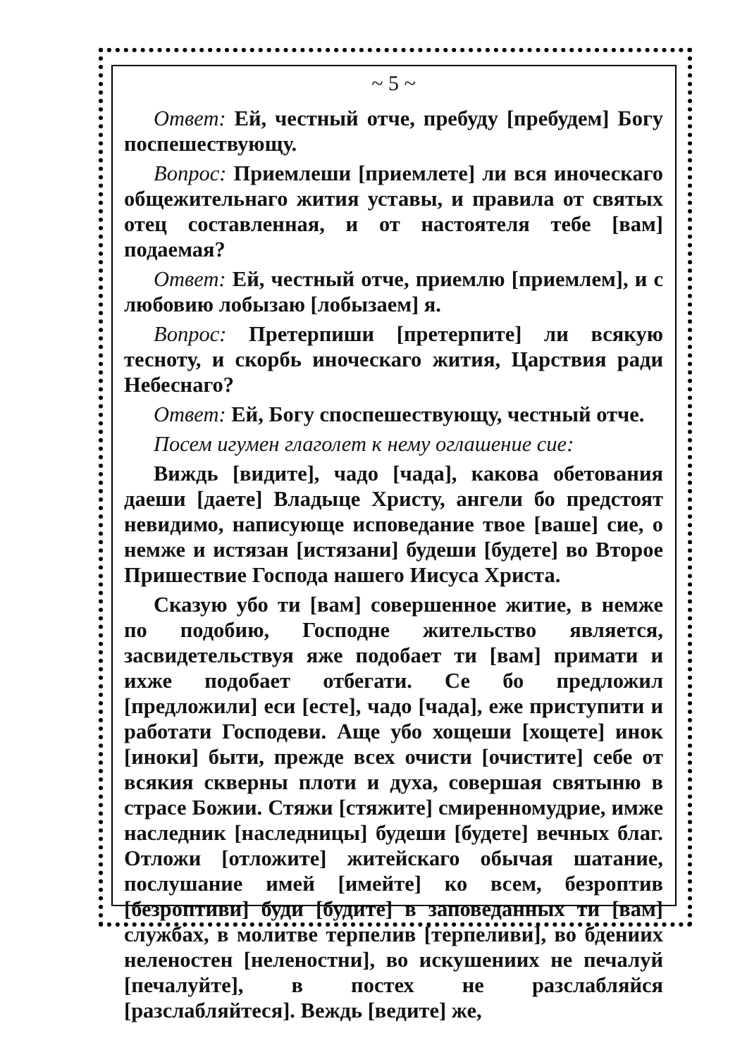~ 5 ~
Ответ: Ей, честный отче, пребуду [пребудем] Богу поспешествующу.
Вопрос: Приемлеши [приемлете] ли вся иноческаго общежительнаго жития уставы, и правила от святых отец составленная, и от настоятеля тебе [вам] подаемая?
Ответ: Ей, честный отче, приемлю [приемлем], и с любовию лобызаю [лобызаем] я.
Вопрос: Претерпиши [претерпите] ли всякую тесноту, и скорбь иноческаго жития, Царствия ради Небеснаго?
Ответ: Ей, Богу споспешествующу, честный отче.
Посем игумен глаголет к нему оглашение сие:
Виждь [видите], чадо [чада], какова обетования даеши [даете] Владыце Христу, ангели бо предстоят невидимо, написующе исповедание твое [ваше] сие, о немже и истязан [истязани] будеши [будете] во Второе Пришествие Господа нашего Иисуса Христа.
Сказую убо ти [вам] совершенное житие, в немже по подобию, Господне жительство является, засвидетельствуя яже подобает ти [вам] примати и ихже подобает отбегати. Се бо предложил [предложили] еси [есте], чадо [чада], еже приступити и работати Господеви. Аще убо хощеши [хощете] инок [иноки] быти, прежде всех очисти [очистите] себе от всякия скверны плоти и духа, совершая святыню в страсе Божии. Стяжи [стяжите] смиренномудрие, имже наследник [наследницы] будеши [будете] вечных благ. Отложи [отложите] житейскаго обычая шатание, послушание имей [имейте] ко всем, безроптив [безроптиви] буди [будите] в заповеданных ти [вам] службах, в молитве терпелив [терпеливи], во бдениих неленостен [неленостни], во искушениих не печалуй [печалуйте], в постех не разслабляйся [разслабляйтеся]. Веждь [ведите] же,